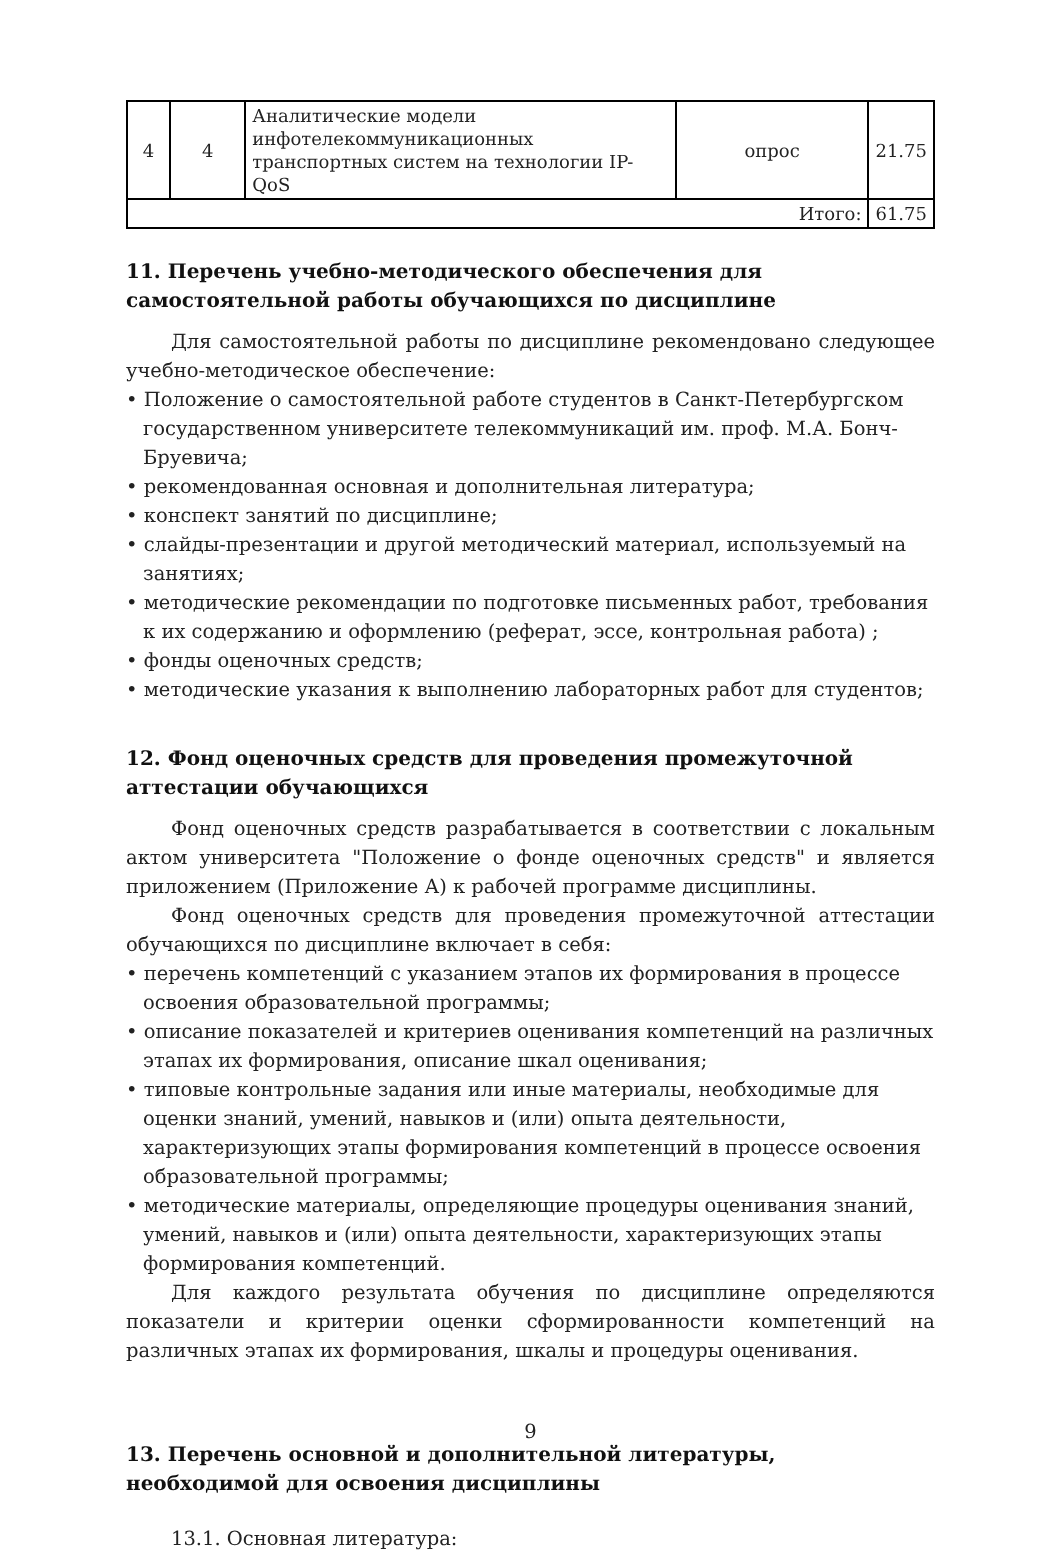| 4 | 4 | Аналитические модели инфотелекоммуникационных транспортных систем на технологии IP-QoS | опрос | 21.75 |
| Итого: | | | | 61.75 |
11. Перечень учебно-методического обеспечения для самостоятельной работы обучающихся по дисциплине
Для самостоятельной работы по дисциплине рекомендовано следующее учебно-методическое обеспечение:
• Положение о самостоятельной работе студентов в Санкт-Петербургском государственном университете телекоммуникаций им. проф. М.А. Бонч-Бруевича;
• рекомендованная основная и дополнительная литература;
• конспект занятий по дисциплине;
• слайды-презентации и другой методический материал, используемый на занятиях;
• методические рекомендации по подготовке письменных работ, требования к их содержанию и оформлению (реферат, эссе, контрольная работа) ;
• фонды оценочных средств;
• методические указания к выполнению лабораторных работ для студентов;
12. Фонд оценочных средств для проведения промежуточной аттестации обучающихся
Фонд оценочных средств разрабатывается в соответствии с локальным актом университета "Положение о фонде оценочных средств" и является приложением (Приложение А) к рабочей программе дисциплины.
Фонд оценочных средств для проведения промежуточной аттестации обучающихся по дисциплине включает в себя:
• перечень компетенций с указанием этапов их формирования в процессе освоения образовательной программы;
• описание показателей и критериев оценивания компетенций на различных этапах их формирования, описание шкал оценивания;
• типовые контрольные задания или иные материалы, необходимые для оценки знаний, умений, навыков и (или) опыта деятельности, характеризующих этапы формирования компетенций в процессе освоения образовательной программы;
• методические материалы, определяющие процедуры оценивания знаний, умений, навыков и (или) опыта деятельности, характеризующих этапы формирования компетенций.
Для каждого результата обучения по дисциплине определяются показатели и критерии оценки сформированности компетенций на различных этапах их формирования, шкалы и процедуры оценивания.
13. Перечень основной и дополнительной литературы, необходимой для освоения дисциплины
13.1. Основная литература:
9